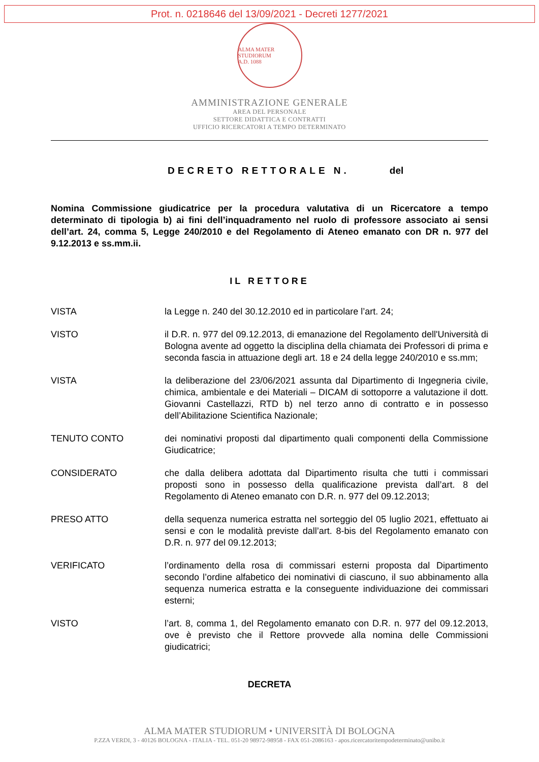Prot. n. 0218646 del 13/09/2021 - Decreti 1277/2021
ALMA MATER STUDIORUM
A.D. 1088
AMMINISTRAZIONE GENERALE
AREA DEL PERSONALE
SETTORE DIDATTICA E CONTRATTI
UFFICIO RICERCATORI A TEMPO DETERMINATO
DECRETO RETTORALE N. del
Nomina Commissione giudicatrice per la procedura valutativa di un Ricercatore a tempo determinato di tipologia b) ai fini dell’inquadramento nel ruolo di professore associato ai sensi dell’art. 24, comma 5, Legge 240/2010 e del Regolamento di Ateneo emanato con DR n. 977 del 9.12.2013 e ss.mm.ii.
IL RETTORE
VISTA la Legge n. 240 del 30.12.2010 ed in particolare l’art. 24;
VISTO il D.R. n. 977 del 09.12.2013, di emanazione del Regolamento dell'Università di Bologna avente ad oggetto la disciplina della chiamata dei Professori di prima e seconda fascia in attuazione degli art. 18 e 24 della legge 240/2010 e ss.mm;
VISTA la deliberazione del 23/06/2021 assunta dal Dipartimento di Ingegneria civile, chimica, ambientale e dei Materiali – DICAM di sottoporre a valutazione il dott. Giovanni Castellazzi, RTD b) nel terzo anno di contratto e in possesso dell’Abilitazione Scientifica Nazionale;
TENUTO CONTO dei nominativi proposti dal dipartimento quali componenti della Commissione Giudicatrice;
CONSIDERATO che dalla delibera adottata dal Dipartimento risulta che tutti i commissari proposti sono in possesso della qualificazione prevista dall’art. 8 del Regolamento di Ateneo emanato con D.R. n. 977 del 09.12.2013;
PRESO ATTO della sequenza numerica estratta nel sorteggio del 05 luglio 2021, effettuato ai sensi e con le modalità previste dall’art. 8-bis del Regolamento emanato con D.R. n. 977 del 09.12.2013;
VERIFICATO l’ordinamento della rosa di commissari esterni proposta dal Dipartimento secondo l’ordine alfabetico dei nominativi di ciascuno, il suo abbinamento alla sequenza numerica estratta e la conseguente individuazione dei commissari esterni;
VISTO l’art. 8, comma 1, del Regolamento emanato con D.R. n. 977 del 09.12.2013, ove è previsto che il Rettore provvede alla nomina delle Commissioni giudicatrici;
DECRETA
ALMA MATER STUDIORUM • UNIVERSITÀ DI BOLOGNA
P.ZZA VERDI, 3 - 40126 BOLOGNA - ITALIA - TEL. 051-20 98972-98958 - FAX 051-2086163 - apos.ricercatoritempodeterminato@unibo.it